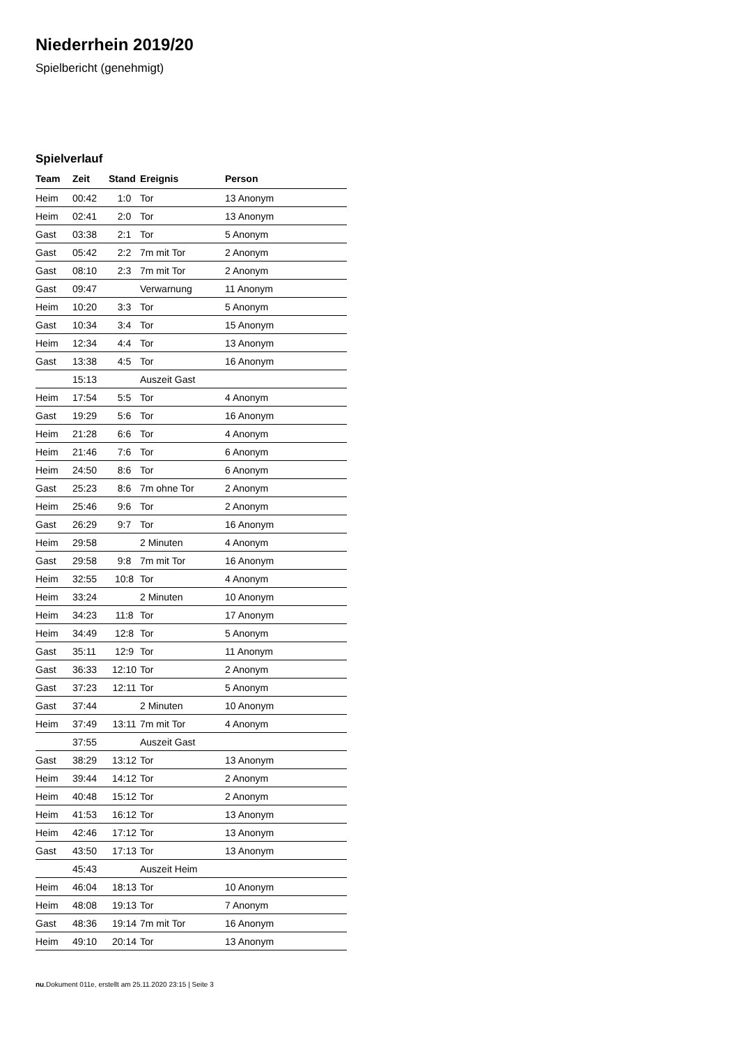Niederrhein 2019/20
Spielbericht (genehmigt)
Spielverlauf
| Team | Zeit | Stand | Ereignis | Person |
| --- | --- | --- | --- | --- |
| Heim | 00:42 | 1:0 | Tor | 13 Anonym |
| Heim | 02:41 | 2:0 | Tor | 13 Anonym |
| Gast | 03:38 | 2:1 | Tor | 5 Anonym |
| Gast | 05:42 | 2:2 | 7m mit Tor | 2 Anonym |
| Gast | 08:10 | 2:3 | 7m mit Tor | 2 Anonym |
| Gast | 09:47 | | Verwarnung | 11 Anonym |
| Heim | 10:20 | 3:3 | Tor | 5 Anonym |
| Gast | 10:34 | 3:4 | Tor | 15 Anonym |
| Heim | 12:34 | 4:4 | Tor | 13 Anonym |
| Gast | 13:38 | 4:5 | Tor | 16 Anonym |
| | 15:13 | | Auszeit Gast | |
| Heim | 17:54 | 5:5 | Tor | 4 Anonym |
| Gast | 19:29 | 5:6 | Tor | 16 Anonym |
| Heim | 21:28 | 6:6 | Tor | 4 Anonym |
| Heim | 21:46 | 7:6 | Tor | 6 Anonym |
| Heim | 24:50 | 8:6 | Tor | 6 Anonym |
| Gast | 25:23 | 8:6 | 7m ohne Tor | 2 Anonym |
| Heim | 25:46 | 9:6 | Tor | 2 Anonym |
| Gast | 26:29 | 9:7 | Tor | 16 Anonym |
| Heim | 29:58 | | 2 Minuten | 4 Anonym |
| Gast | 29:58 | 9:8 | 7m mit Tor | 16 Anonym |
| Heim | 32:55 | 10:8 | Tor | 4 Anonym |
| Heim | 33:24 | | 2 Minuten | 10 Anonym |
| Heim | 34:23 | 11:8 | Tor | 17 Anonym |
| Heim | 34:49 | 12:8 | Tor | 5 Anonym |
| Gast | 35:11 | 12:9 | Tor | 11 Anonym |
| Gast | 36:33 | 12:10 | Tor | 2 Anonym |
| Gast | 37:23 | 12:11 | Tor | 5 Anonym |
| Gast | 37:44 | | 2 Minuten | 10 Anonym |
| Heim | 37:49 | 13:11 | 7m mit Tor | 4 Anonym |
| | 37:55 | | Auszeit Gast | |
| Gast | 38:29 | 13:12 | Tor | 13 Anonym |
| Heim | 39:44 | 14:12 | Tor | 2 Anonym |
| Heim | 40:48 | 15:12 | Tor | 2 Anonym |
| Heim | 41:53 | 16:12 | Tor | 13 Anonym |
| Heim | 42:46 | 17:12 | Tor | 13 Anonym |
| Gast | 43:50 | 17:13 | Tor | 13 Anonym |
| | 45:43 | | Auszeit Heim | |
| Heim | 46:04 | 18:13 | Tor | 10 Anonym |
| Heim | 48:08 | 19:13 | Tor | 7 Anonym |
| Gast | 48:36 | 19:14 | 7m mit Tor | 16 Anonym |
| Heim | 49:10 | 20:14 | Tor | 13 Anonym |
nu.Dokument 011e, erstellt am 25.11.2020 23:15 | Seite 3